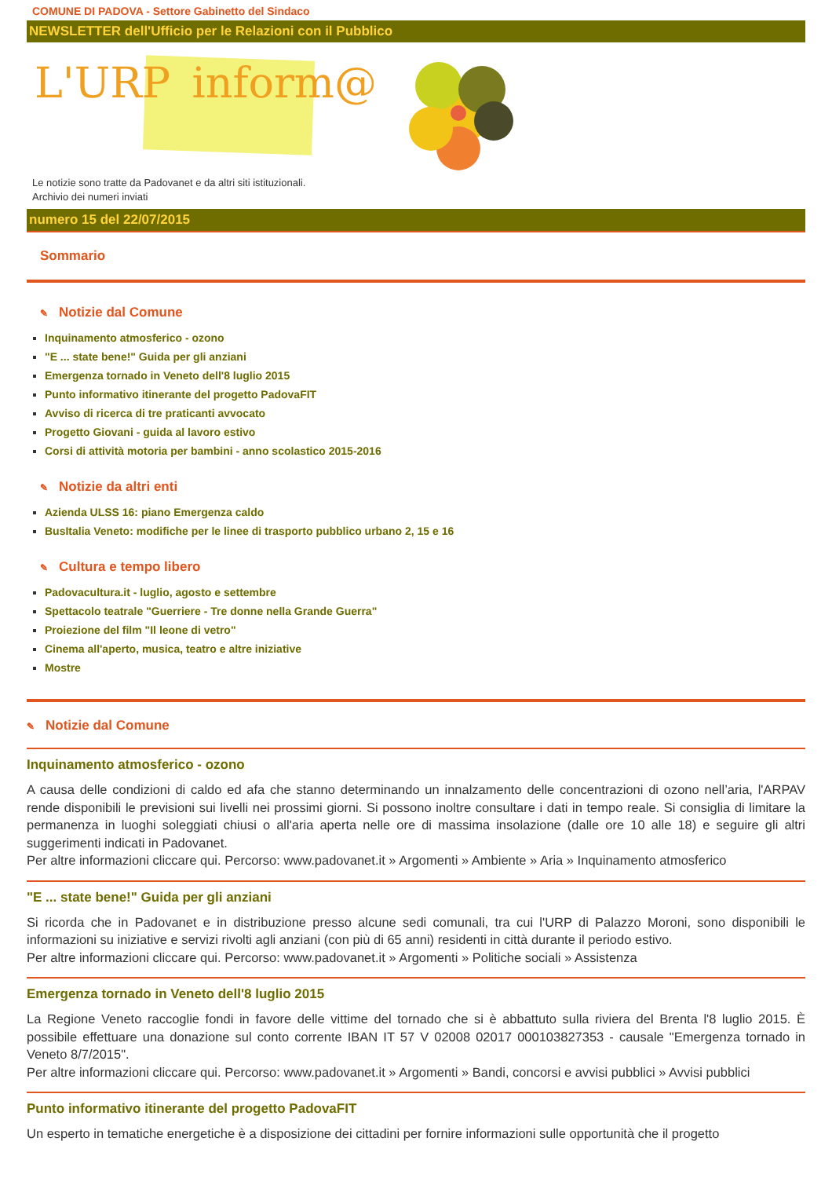COMUNE DI PADOVA - Settore Gabinetto del Sindaco
NEWSLETTER dell'Ufficio per le Relazioni con il Pubblico
L'URP inform@
Le notizie sono tratte da Padovanet e da altri siti istituzionali.
Archivio dei numeri inviati
numero 15 del 22/07/2015
Sommario
✎ Notizie dal Comune
Inquinamento atmosferico - ozono
"E ... state bene!" Guida per gli anziani
Emergenza tornado in Veneto dell'8 luglio 2015
Punto informativo itinerante del progetto PadovaFIT
Avviso di ricerca di tre praticanti avvocato
Progetto Giovani - guida al lavoro estivo
Corsi di attività motoria per bambini - anno scolastico 2015-2016
✎ Notizie da altri enti
Azienda ULSS 16: piano Emergenza caldo
BusItalia Veneto: modifiche per le linee di trasporto pubblico urbano 2, 15 e 16
✎ Cultura e tempo libero
Padovacultura.it - luglio, agosto e settembre
Spettacolo teatrale "Guerriere - Tre donne nella Grande Guerra"
Proiezione del film "Il leone di vetro"
Cinema all'aperto, musica, teatro e altre iniziative
Mostre
✎ Notizie dal Comune
Inquinamento atmosferico - ozono
A causa delle condizioni di caldo ed afa che stanno determinando un innalzamento delle concentrazioni di ozono nell’aria, l'ARPAV rende disponibili le previsioni sui livelli nei prossimi giorni. Si possono inoltre consultare i dati in tempo reale. Si consiglia di limitare la permanenza in luoghi soleggiati chiusi o all'aria aperta nelle ore di massima insolazione (dalle ore 10 alle 18) e seguire gli altri suggerimenti indicati in Padovanet.
Per altre informazioni cliccare qui. Percorso: www.padovanet.it » Argomenti » Ambiente » Aria » Inquinamento atmosferico
"E ... state bene!" Guida per gli anziani
Si ricorda che in Padovanet e in distribuzione presso alcune sedi comunali, tra cui l'URP di Palazzo Moroni, sono disponibili le informazioni su iniziative e servizi rivolti agli anziani (con più di 65 anni) residenti in città durante il periodo estivo.
Per altre informazioni cliccare qui. Percorso: www.padovanet.it » Argomenti » Politiche sociali » Assistenza
Emergenza tornado in Veneto dell'8 luglio 2015
La Regione Veneto raccoglie fondi in favore delle vittime del tornado che si è abbattuto sulla riviera del Brenta l'8 luglio 2015. È possibile effettuare una donazione sul conto corrente IBAN IT 57 V 02008 02017 000103827353 - causale "Emergenza tornado in Veneto 8/7/2015".
Per altre informazioni cliccare qui. Percorso: www.padovanet.it » Argomenti » Bandi, concorsi e avvisi pubblici » Avvisi pubblici
Punto informativo itinerante del progetto PadovaFIT
Un esperto in tematiche energetiche è a disposizione dei cittadini per fornire informazioni sulle opportunità che il progetto